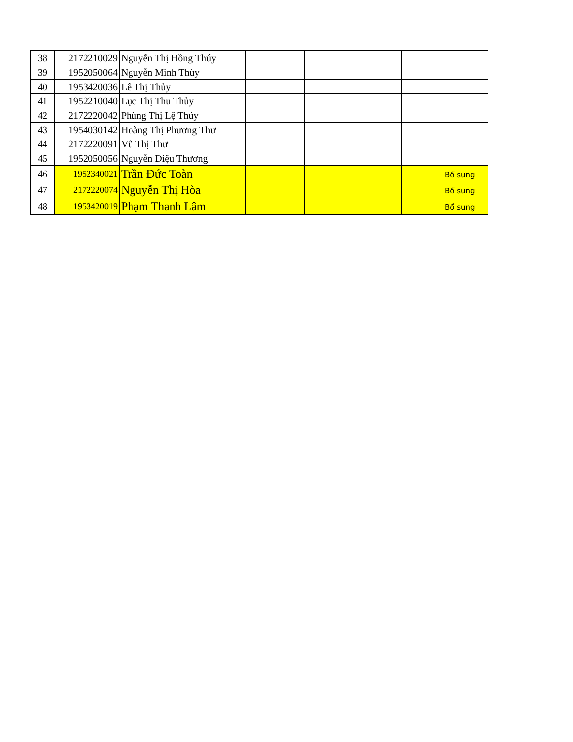| 38 | 2172210029 | Nguyễn Thị Hồng Thúy | | | | |
| 39 | 1952050064 | Nguyễn Minh Thùy | | | | |
| 40 | 1953420036 | Lê Thị Thủy | | | | |
| 41 | 1952210040 | Lục Thị Thu Thủy | | | | |
| 42 | 2172220042 | Phùng Thị Lệ Thủy | | | | |
| 43 | 1954030142 | Hoàng Thị Phương Thư | | | | |
| 44 | 2172220091 | Vũ Thị Thư | | | | |
| 45 | 1952050056 | Nguyễn Diệu Thương | | | | |
| 46 | 1952340021 | Trần Đức Toàn | | | | Bổ sung |
| 47 | 2172220074 | Nguyễn Thị Hòa | | | | Bổ sung |
| 48 | 1953420019 | Phạm Thanh Lâm | | | | Bổ sung |